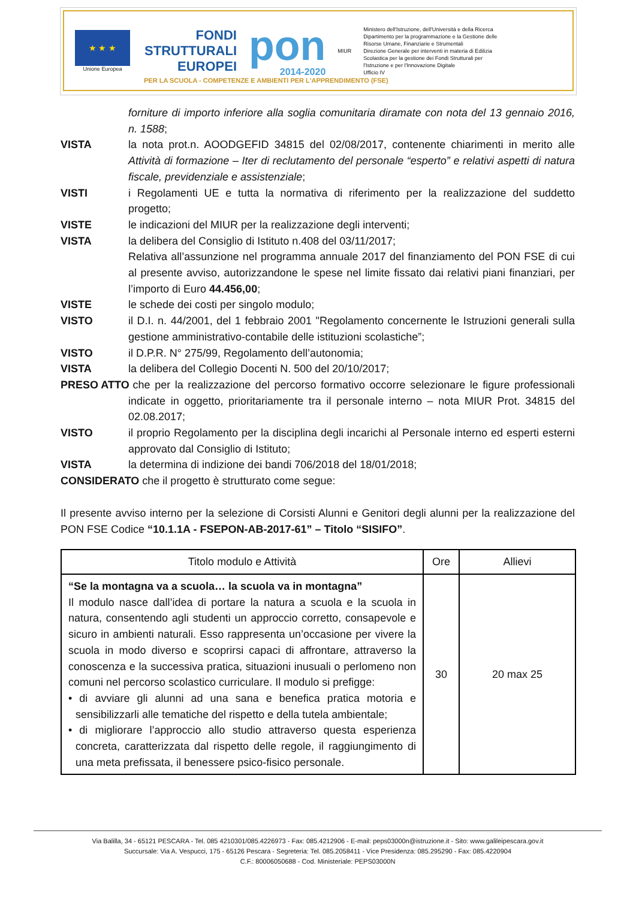★ ★ ★
Unione Europea
FONDI
STRUTTURALI
EUROPEI
pon
2014-2020
MIUR
Ministero dell'Istruzione, dell'Università e della Ricerca
Dipartimento per la programmazione e la Gestione delle Risorse Umane, Finanziarie e Strumentali
Direzione Generale per interventi in materia di Edilizia Scolastica per la gestione dei Fondi Strutturali per l'Istruzione e per l'Innovazione Digitale
Ufficio IV
PER LA SCUOLA - COMPETENZE E AMBIENTI PER L'APPRENDIMENTO (FSE)
forniture di importo inferiore alla soglia comunitaria diramate con nota del 13 gennaio 2016, n. 1588;
VISTA la nota prot.n. AOODGEFID 34815 del 02/08/2017, contenente chiarimenti in merito alle Attività di formazione – Iter di reclutamento del personale “esperto” e relativi aspetti di natura fiscale, previdenziale e assistenziale;
VISTI i Regolamenti UE e tutta la normativa di riferimento per la realizzazione del suddetto progetto;
VISTE le indicazioni del MIUR per la realizzazione degli interventi;
VISTA la delibera del Consiglio di Istituto n.408 del 03/11/2017;
Relativa all’assunzione nel programma annuale 2017 del finanziamento del PON FSE di cui al presente avviso, autorizzandone le spese nel limite fissato dai relativi piani finanziari, per l’importo di Euro 44.456,00;
VISTE le schede dei costi per singolo modulo;
VISTO il D.I. n. 44/2001, del 1 febbraio 2001 "Regolamento concernente le Istruzioni generali sulla gestione amministrativo-contabile delle istituzioni scolastiche”;
VISTO il D.P.R. N° 275/99, Regolamento dell’autonomia;
VISTA la delibera del Collegio Docenti N. 500 del 20/10/2017;
PRESO ATTO che per la realizzazione del percorso formativo occorre selezionare le figure professionali indicate in oggetto, prioritariamente tra il personale interno – nota MIUR Prot. 34815 del 02.08.2017;
VISTO il proprio Regolamento per la disciplina degli incarichi al Personale interno ed esperti esterni approvato dal Consiglio di Istituto;
VISTA la determina di indizione dei bandi 706/2018 del 18/01/2018;
CONSIDERATO che il progetto è strutturato come segue:
Il presente avviso interno per la selezione di Corsisti Alunni e Genitori degli alunni per la realizzazione del PON FSE Codice “10.1.1A - FSEPON-AB-2017-61” – Titolo “SISIFO”.
| Titolo modulo e Attività | Ore | Allievi |
| --- | --- | --- |
| “Se la montagna va a scuola… la scuola va in montagna” Il modulo nasce dall’idea di portare la natura a scuola e la scuola in natura, consentendo agli studenti un approccio corretto, consapevole e sicuro in ambienti naturali. Esso rappresenta un’occasione per vivere la scuola in modo diverso e scoprirsi capaci di affrontare, attraverso la conoscenza e la successiva pratica, situazioni inusuali o perlomeno non comuni nel percorso scolastico curriculare. Il modulo si prefigge: • di avviare gli alunni ad una sana e benefica pratica motoria e sensibilizzarli alle tematiche del rispetto e della tutela ambientale; • di migliorare l’approccio allo studio attraverso questa esperienza concreta, caratterizzata dal rispetto delle regole, il raggiungimento di una meta prefissata, il benessere psico-fisico personale. | 30 | 20 max 25 |
Via Balilla, 34 - 65121 PESCARA - Tel. 085 4210301/085.4226973 - Fax: 085.4212906 - E-mail: peps03000n@istruzione.it - Sito: www.galileipescara.gov.it
Succursale: Via A. Vespucci, 175 - 65126 Pescara - Segreteria: Tel. 085.2058411 - Vice Presidenza: 085.295290 - Fax: 085.4220904
C.F.: 80006050688 - Cod. Ministeriale: PEPS03000N